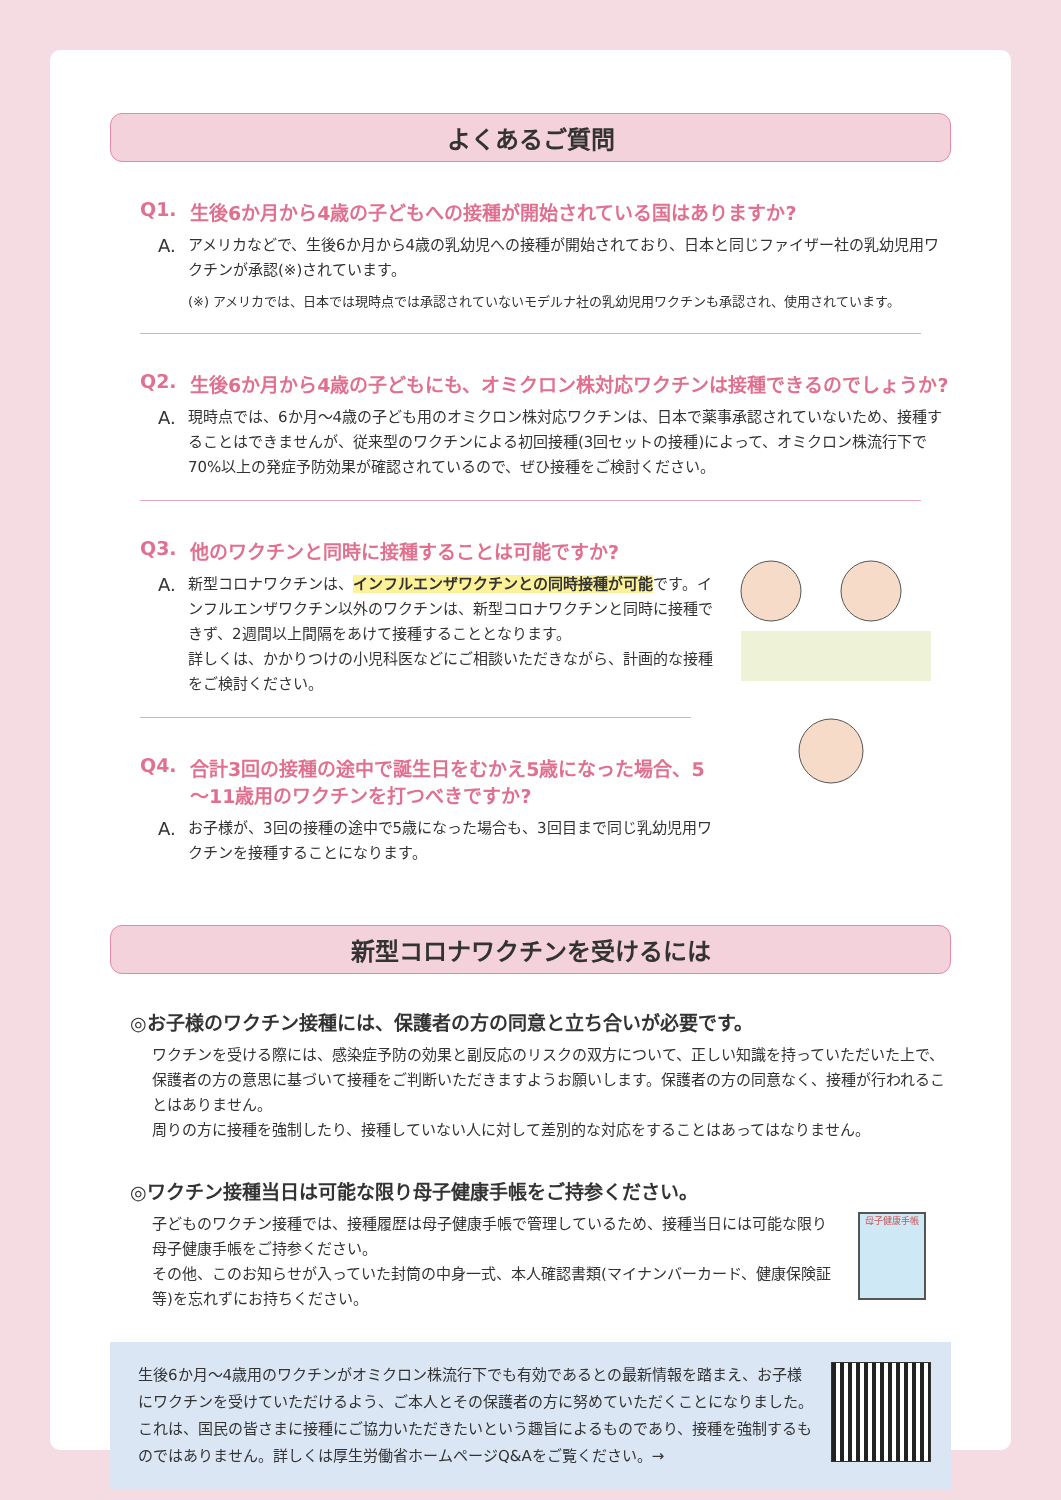よくあるご質問
Q1. 生後6か月から4歳の子どもへの接種が開始されている国はありますか?
A. アメリカなどで、生後6か月から4歳の乳幼児への接種が開始されており、日本と同じファイザー社の乳幼児用ワクチンが承認(※)されています。
(※) アメリカでは、日本では現時点では承認されていないモデルナ社の乳幼児用ワクチンも承認され、使用されています。
Q2. 生後6か月から4歳の子どもにも、オミクロン株対応ワクチンは接種できるのでしょうか?
A. 現時点では、6か月～4歳の子ども用のオミクロン株対応ワクチンは、日本で薬事承認されていないため、接種することはできませんが、従来型のワクチンによる初回接種(3回セットの接種)によって、オミクロン株流行下で70%以上の発症予防効果が確認されているので、ぜひ接種をご検討ください。
Q3. 他のワクチンと同時に接種することは可能ですか?
A. 新型コロナワクチンは、インフルエンザワクチンとの同時接種が可能です。インフルエンザワクチン以外のワクチンは、新型コロナワクチンと同時に接種できず、2週間以上間隔をあけて接種することとなります。
詳しくは、かかりつけの小児科医などにご相談いただきながら、計画的な接種をご検討ください。
Q4. 合計3回の接種の途中で誕生日をむかえ5歳になった場合、5～11歳用のワクチンを打つべきですか?
A. お子様が、3回の接種の途中で5歳になった場合も、3回目まで同じ乳幼児用ワクチンを接種することになります。
新型コロナワクチンを受けるには
◎お子様のワクチン接種には、保護者の方の同意と立ち合いが必要です。
ワクチンを受ける際には、感染症予防の効果と副反応のリスクの双方について、正しい知識を持っていただいた上で、保護者の方の意思に基づいて接種をご判断いただきますようお願いします。保護者の方の同意なく、接種が行われることはありません。
周りの方に接種を強制したり、接種していない人に対して差別的な対応をすることはあってはなりません。
◎ワクチン接種当日は可能な限り母子健康手帳をご持参ください。
子どものワクチン接種では、接種履歴は母子健康手帳で管理しているため、接種当日には可能な限り母子健康手帳をご持参ください。
その他、このお知らせが入っていた封筒の中身一式、本人確認書類(マイナンバーカード、健康保険証等)を忘れずにお持ちください。
母子健康手帳
生後6か月～4歳用のワクチンがオミクロン株流行下でも有効であるとの最新情報を踏まえ、お子様にワクチンを受けていただけるよう、ご本人とその保護者の方に努めていただくことになりました。これは、国民の皆さまに接種にご協力いただきたいという趣旨によるものであり、接種を強制するものではありません。詳しくは厚生労働省ホームページQ&Aをご覧ください。→